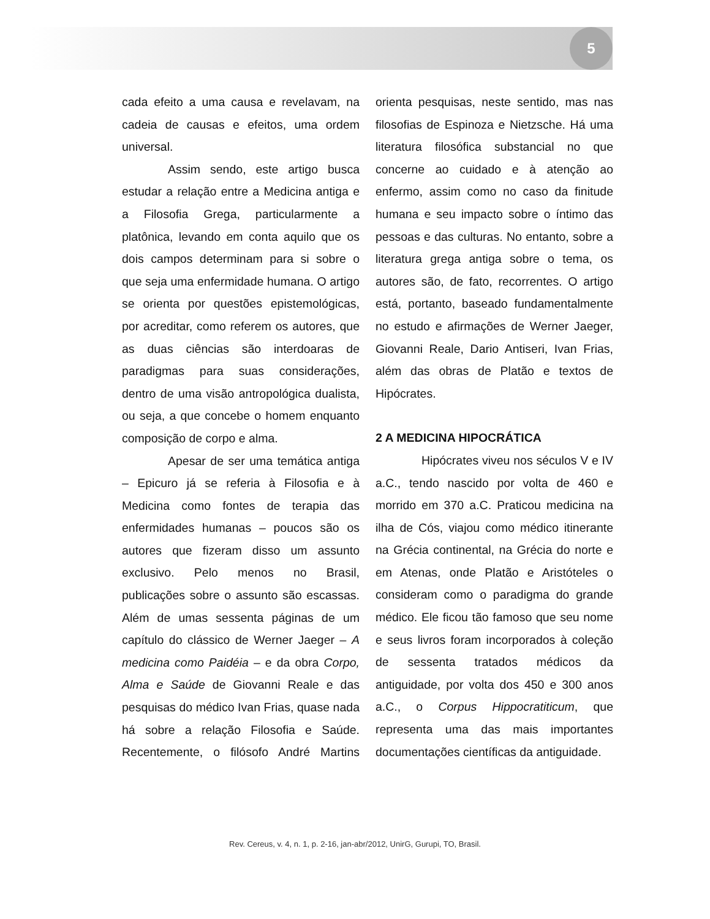5
cada efeito a uma causa e revelavam, na cadeia de causas e efeitos, uma ordem universal.
Assim sendo, este artigo busca estudar a relação entre a Medicina antiga e a Filosofia Grega, particularmente a platônica, levando em conta aquilo que os dois campos determinam para si sobre o que seja uma enfermidade humana. O artigo se orienta por questões epistemológicas, por acreditar, como referem os autores, que as duas ciências são interdoaras de paradigmas para suas considerações, dentro de uma visão antropológica dualista, ou seja, a que concebe o homem enquanto composição de corpo e alma.
Apesar de ser uma temática antiga – Epicuro já se referia à Filosofia e à Medicina como fontes de terapia das enfermidades humanas – poucos são os autores que fizeram disso um assunto exclusivo. Pelo menos no Brasil, publicações sobre o assunto são escassas. Além de umas sessenta páginas de um capítulo do clássico de Werner Jaeger – A medicina como Paidéia – e da obra Corpo, Alma e Saúde de Giovanni Reale e das pesquisas do médico Ivan Frias, quase nada há sobre a relação Filosofia e Saúde. Recentemente, o filósofo André Martins orienta pesquisas, neste sentido, mas nas filosofias de Espinoza e Nietzsche. Há uma literatura filosófica substancial no que concerne ao cuidado e à atenção ao enfermo, assim como no caso da finitude humana e seu impacto sobre o íntimo das pessoas e das culturas. No entanto, sobre a literatura grega antiga sobre o tema, os autores são, de fato, recorrentes. O artigo está, portanto, baseado fundamentalmente no estudo e afirmações de Werner Jaeger, Giovanni Reale, Dario Antiseri, Ivan Frias, além das obras de Platão e textos de Hipócrates.
2 A MEDICINA HIPOCRÁTICA
Hipócrates viveu nos séculos V e IV a.C., tendo nascido por volta de 460 e morrido em 370 a.C. Praticou medicina na ilha de Cós, viajou como médico itinerante na Grécia continental, na Grécia do norte e em Atenas, onde Platão e Aristóteles o consideram como o paradigma do grande médico. Ele ficou tão famoso que seu nome e seus livros foram incorporados à coleção de sessenta tratados médicos da antiguidade, por volta dos 450 e 300 anos a.C., o Corpus Hippocratiticum, que representa uma das mais importantes documentações científicas da antiguidade.
Rev. Cereus, v. 4, n. 1, p. 2-16, jan-abr/2012, UnirG, Gurupi, TO, Brasil.